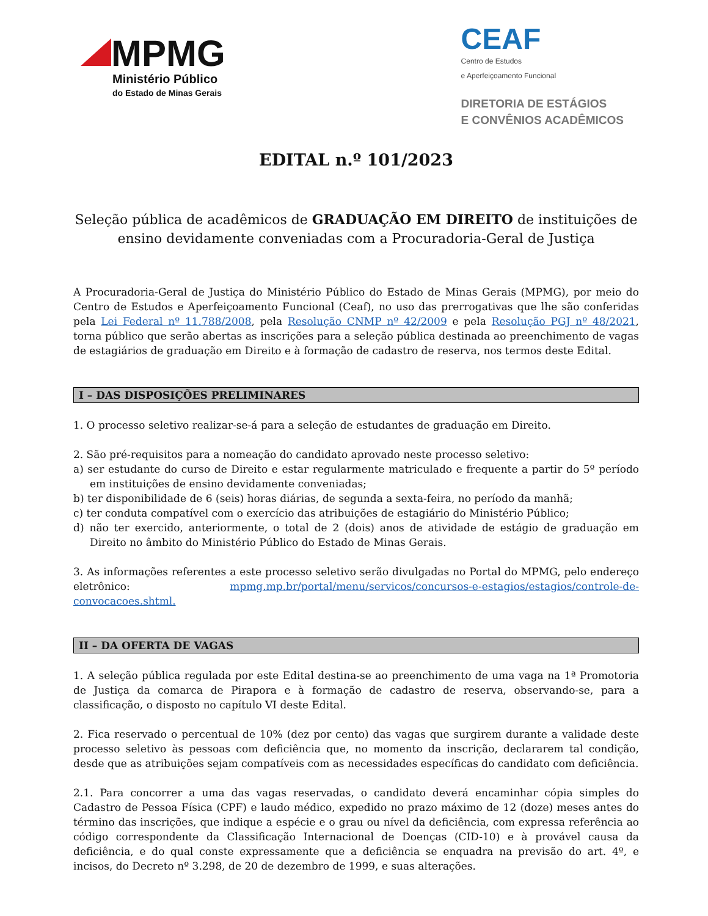MPMG
Ministério Público
do Estado de Minas Gerais
CEAF
Centro de Estudos
e Aperfeiçoamento Funcional
DIRETORIA DE ESTÁGIOS
E CONVÊNIOS ACADÊMICOS
EDITAL n.º 101/2023
Seleção pública de acadêmicos de GRADUAÇÃO EM DIREITO de instituições de ensino devidamente conveniadas com a Procuradoria-Geral de Justiça
A Procuradoria-Geral de Justiça do Ministério Público do Estado de Minas Gerais (MPMG), por meio do Centro de Estudos e Aperfeiçoamento Funcional (Ceaf), no uso das prerrogativas que lhe são conferidas pela Lei Federal nº 11.788/2008, pela Resolução CNMP nº 42/2009 e pela Resolução PGJ nº 48/2021, torna público que serão abertas as inscrições para a seleção pública destinada ao preenchimento de vagas de estagiários de graduação em Direito e à formação de cadastro de reserva, nos termos deste Edital.
I – DAS DISPOSIÇÕES PRELIMINARES
1. O processo seletivo realizar-se-á para a seleção de estudantes de graduação em Direito.
2. São pré-requisitos para a nomeação do candidato aprovado neste processo seletivo:
a) ser estudante do curso de Direito e estar regularmente matriculado e frequente a partir do 5º período em instituições de ensino devidamente conveniadas;
b) ter disponibilidade de 6 (seis) horas diárias, de segunda a sexta-feira, no período da manhã;
c) ter conduta compatível com o exercício das atribuições de estagiário do Ministério Público;
d) não ter exercido, anteriormente, o total de 2 (dois) anos de atividade de estágio de graduação em Direito no âmbito do Ministério Público do Estado de Minas Gerais.
3. As informações referentes a este processo seletivo serão divulgadas no Portal do MPMG, pelo endereço eletrônico: mpmg.mp.br/portal/menu/servicos/concursos-e-estagios/estagios/controle-de-convocacoes.shtml.
II – DA OFERTA DE VAGAS
1. A seleção pública regulada por este Edital destina-se ao preenchimento de uma vaga na 1ª Promotoria de Justiça da comarca de Pirapora e à formação de cadastro de reserva, observando-se, para a classificação, o disposto no capítulo VI deste Edital.
2. Fica reservado o percentual de 10% (dez por cento) das vagas que surgirem durante a validade deste processo seletivo às pessoas com deficiência que, no momento da inscrição, declararem tal condição, desde que as atribuições sejam compatíveis com as necessidades específicas do candidato com deficiência.
2.1. Para concorrer a uma das vagas reservadas, o candidato deverá encaminhar cópia simples do Cadastro de Pessoa Física (CPF) e laudo médico, expedido no prazo máximo de 12 (doze) meses antes do término das inscrições, que indique a espécie e o grau ou nível da deficiência, com expressa referência ao código correspondente da Classificação Internacional de Doenças (CID-10) e à provável causa da deficiência, e do qual conste expressamente que a deficiência se enquadra na previsão do art. 4º, e incisos, do Decreto nº 3.298, de 20 de dezembro de 1999, e suas alterações.